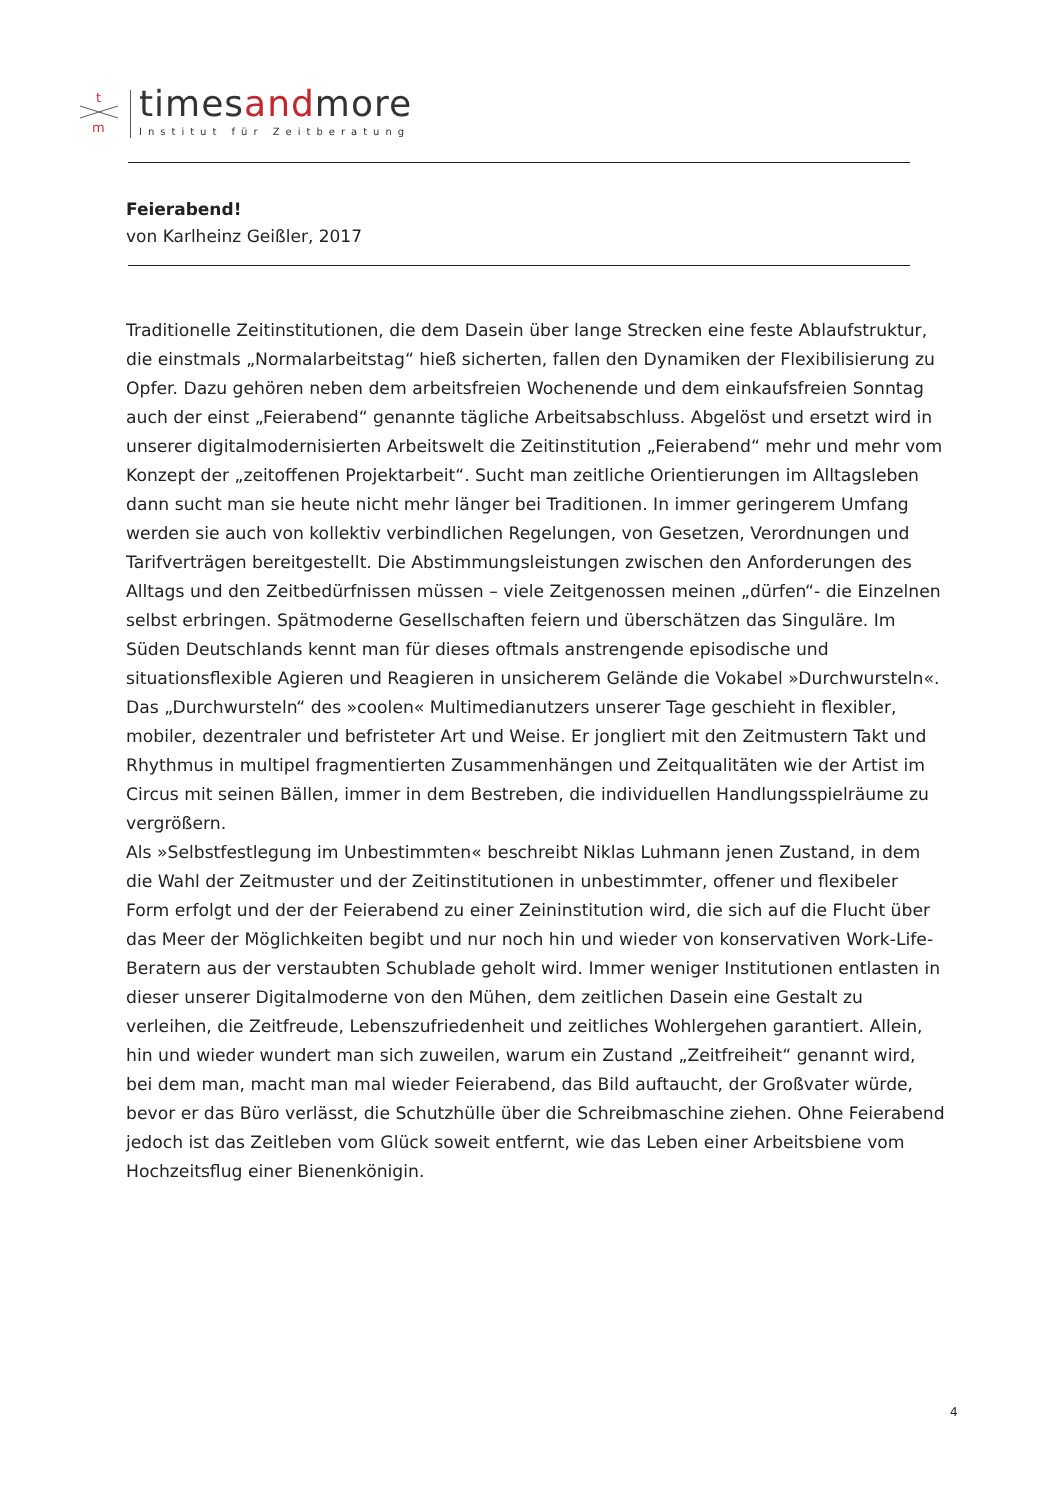t
m
timesandmore
Institut für Zeitberatung
Feierabend!
von Karlheinz Geißler, 2017
Traditionelle Zeitinstitutionen, die dem Dasein über lange Strecken eine feste Ablaufstruktur, die einstmals „Normalarbeitstag“ hieß sicherten, fallen den Dynamiken der Flexibilisierung zu Opfer. Dazu gehören neben dem arbeitsfreien Wochenende und dem einkaufsfreien Sonntag auch der einst „Feierabend“ genannte tägliche Arbeitsabschluss. Abgelöst und ersetzt wird in unserer digitalmodernisierten Arbeitswelt die Zeitinstitution „Feierabend“ mehr und mehr vom Konzept der „zeitoffenen Projektarbeit“. Sucht man zeitliche Orientierungen im Alltagsleben dann sucht man sie heute nicht mehr länger bei Traditionen. In immer geringerem Umfang werden sie auch von kollektiv verbindlichen Regelungen, von Gesetzen, Verordnungen und Tarifverträgen bereitgestellt. Die Abstimmungsleistungen zwischen den Anforderungen des Alltags und den Zeitbedürfnissen müssen – viele Zeitgenossen meinen „dürfen“- die Einzelnen selbst erbringen. Spätmoderne Gesellschaften feiern und überschätzen das Singuläre. Im Süden Deutschlands kennt man für dieses oftmals anstrengende episodische und situationsflexible Agieren und Reagieren in unsicherem Gelände die Vokabel »Durchwursteln«. Das „Durchwursteln“ des »coolen« Multimedianutzers unserer Tage geschieht in flexibler, mobiler, dezentraler und befristeter Art und Weise. Er jongliert mit den Zeitmustern Takt und Rhythmus in multipel fragmentierten Zusammenhängen und Zeitqualitäten wie der Artist im Circus mit seinen Bällen, immer in dem Bestreben, die individuellen Handlungsspielräume zu vergrößern.
Als »Selbstfestlegung im Unbestimmten« beschreibt Niklas Luhmann jenen Zustand, in dem die Wahl der Zeitmuster und der Zeitinstitutionen in unbestimmter, offener und flexibeler Form erfolgt und der der Feierabend zu einer Zeininstitution wird, die sich auf die Flucht über das Meer der Möglichkeiten begibt und nur noch hin und wieder von konservativen Work-Life-Beratern aus der verstaubten Schublade geholt wird. Immer weniger Institutionen entlasten in dieser unserer Digitalmoderne von den Mühen, dem zeitlichen Dasein eine Gestalt zu verleihen, die Zeitfreude, Lebenszufriedenheit und zeitliches Wohlergehen garantiert. Allein, hin und wieder wundert man sich zuweilen, warum ein Zustand „Zeitfreiheit“ genannt wird, bei dem man, macht man mal wieder Feierabend, das Bild auftaucht, der Großvater würde, bevor er das Büro verlässt, die Schutzhülle über die Schreibmaschine ziehen. Ohne Feierabend jedoch ist das Zeitleben vom Glück soweit entfernt, wie das Leben einer Arbeitsbiene vom Hochzeitsflug einer Bienenkönigin.
4